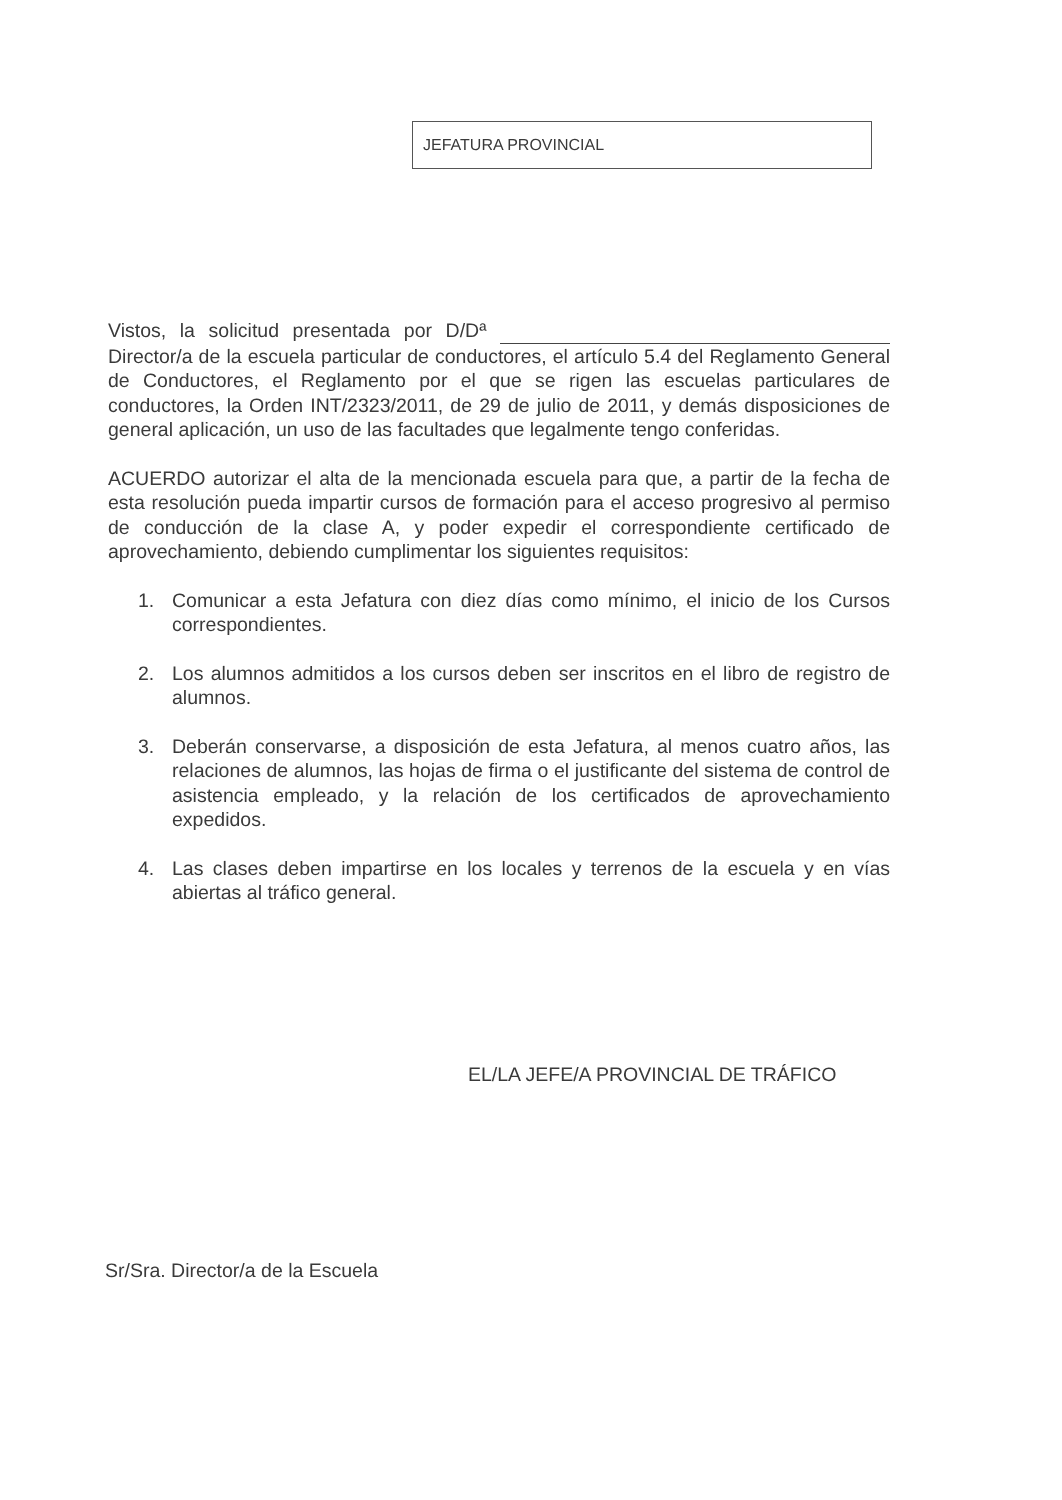JEFATURA PROVINCIAL
Vistos, la solicitud presentada por D/Dª Director/a de la escuela particular de conductores, el artículo 5.4 del Reglamento General de Conductores, el Reglamento por el que se rigen las escuelas particulares de conductores, la Orden INT/2323/2011, de 29 de julio de 2011, y demás disposiciones de general aplicación, un uso de las facultades que legalmente tengo conferidas.
ACUERDO autorizar el alta de la mencionada escuela para que, a partir de la fecha de esta resolución pueda impartir cursos de formación para el acceso progresivo al permiso de conducción de la clase A, y poder expedir el correspondiente certificado de aprovechamiento, debiendo cumplimentar los siguientes requisitos:
1. Comunicar a esta Jefatura con diez días como mínimo, el inicio de los Cursos correspondientes.
2. Los alumnos admitidos a los cursos deben ser inscritos en el libro de registro de alumnos.
3. Deberán conservarse, a disposición de esta Jefatura, al menos cuatro años, las relaciones de alumnos, las hojas de firma o el justificante del sistema de control de asistencia empleado, y la relación de los certificados de aprovechamiento expedidos.
4. Las clases deben impartirse en los locales y terrenos de la escuela y en vías abiertas al tráfico general.
EL/LA JEFE/A PROVINCIAL DE TRÁFICO
Sr/Sra. Director/a de la Escuela